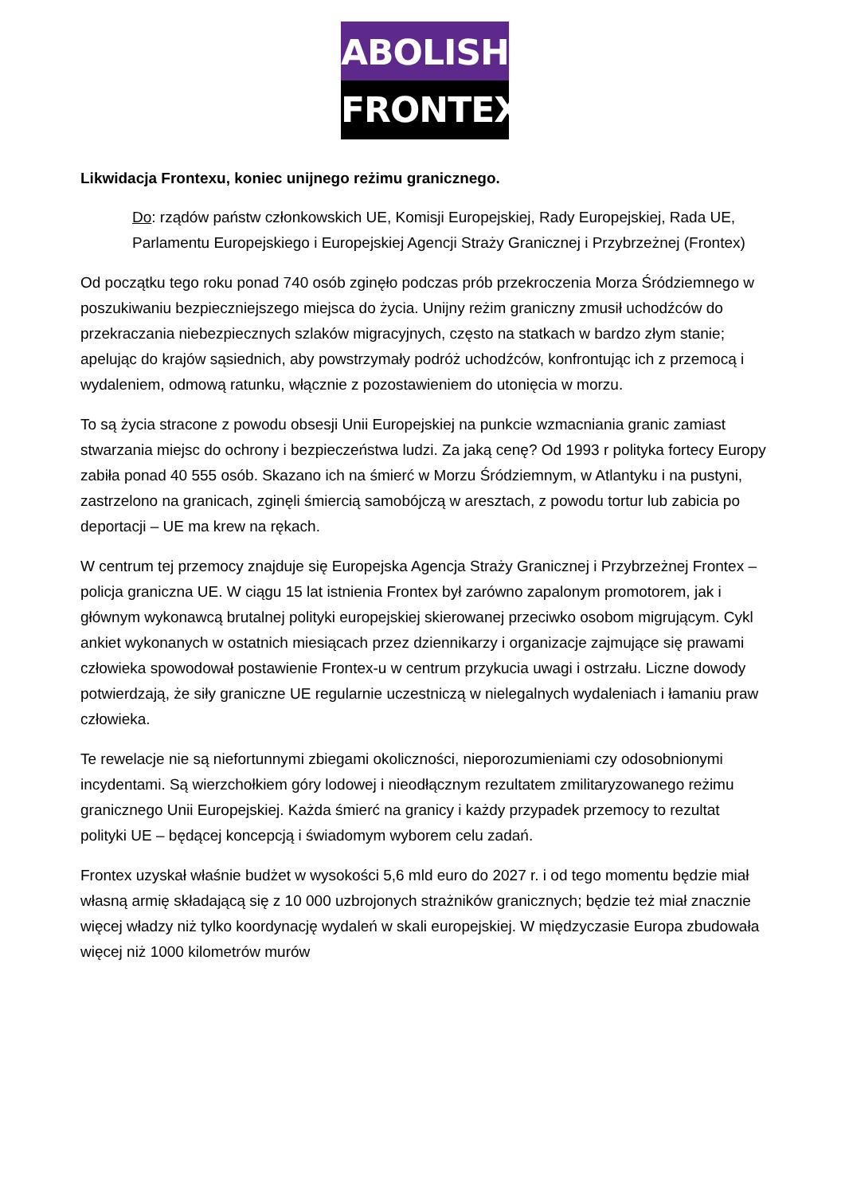ABOLISH
FRONTEX
Likwidacja Frontexu, koniec unijnego reżimu granicznego.
Do: rządów państw członkowskich UE, Komisji Europejskiej, Rady Europejskiej, Rada UE, Parlamentu Europejskiego i Europejskiej Agencji Straży Granicznej i Przybrzeżnej (Frontex)
Od początku tego roku ponad 740 osób zginęło podczas prób przekroczenia Morza Śródziemnego w poszukiwaniu bezpieczniejszego miejsca do życia. Unijny reżim graniczny zmusił uchodźców do przekraczania niebezpiecznych szlaków migracyjnych, często na statkach w bardzo złym stanie; apelując do krajów sąsiednich, aby powstrzymały podróż uchodźców, konfrontując ich z przemocą i wydaleniem, odmową ratunku, włącznie z pozostawieniem do utonięcia w morzu.
To są życia stracone z powodu obsesji Unii Europejskiej na punkcie wzmacniania granic zamiast stwarzania miejsc do ochrony i bezpieczeństwa ludzi. Za jaką cenę? Od 1993 r polityka fortecy Europy zabiła ponad 40 555 osób. Skazano ich na śmierć w Morzu Śródziemnym, w Atlantyku i na pustyni, zastrzelono na granicach, zginęli śmiercią samobójczą w aresztach, z powodu tortur lub zabicia po deportacji – UE ma krew na rękach.
W centrum tej przemocy znajduje się Europejska Agencja Straży Granicznej i Przybrzeżnej Frontex – policja graniczna UE. W ciągu 15 lat istnienia Frontex był zarówno zapalonym promotorem, jak i głównym wykonawcą brutalnej polityki europejskiej skierowanej przeciwko osobom migrującym. Cykl ankiet wykonanych w ostatnich miesiącach przez dziennikarzy i organizacje zajmujące się prawami człowieka spowodował postawienie Frontex-u w centrum przykucia uwagi i ostrzału. Liczne dowody potwierdzają, że siły graniczne UE regularnie uczestniczą w nielegalnych wydaleniach i łamaniu praw człowieka.
Te rewelacje nie są niefortunnymi zbiegami okoliczności, nieporozumieniami czy odosobnionymi incydentami. Są wierzchołkiem góry lodowej i nieodłącznym rezultatem zmilitaryzowanego reżimu granicznego Unii Europejskiej. Każda śmierć na granicy i każdy przypadek przemocy to rezultat polityki UE – będącej koncepcją i świadomym wyborem celu zadań.
Frontex uzyskał właśnie budżet w wysokości 5,6 mld euro do 2027 r. i od tego momentu będzie miał własną armię składającą się z 10 000 uzbrojonych strażników granicznych; będzie też miał znacznie więcej władzy niż tylko koordynację wydaleń w skali europejskiej. W międzyczasie Europa zbudowała więcej niż 1000 kilometrów murów